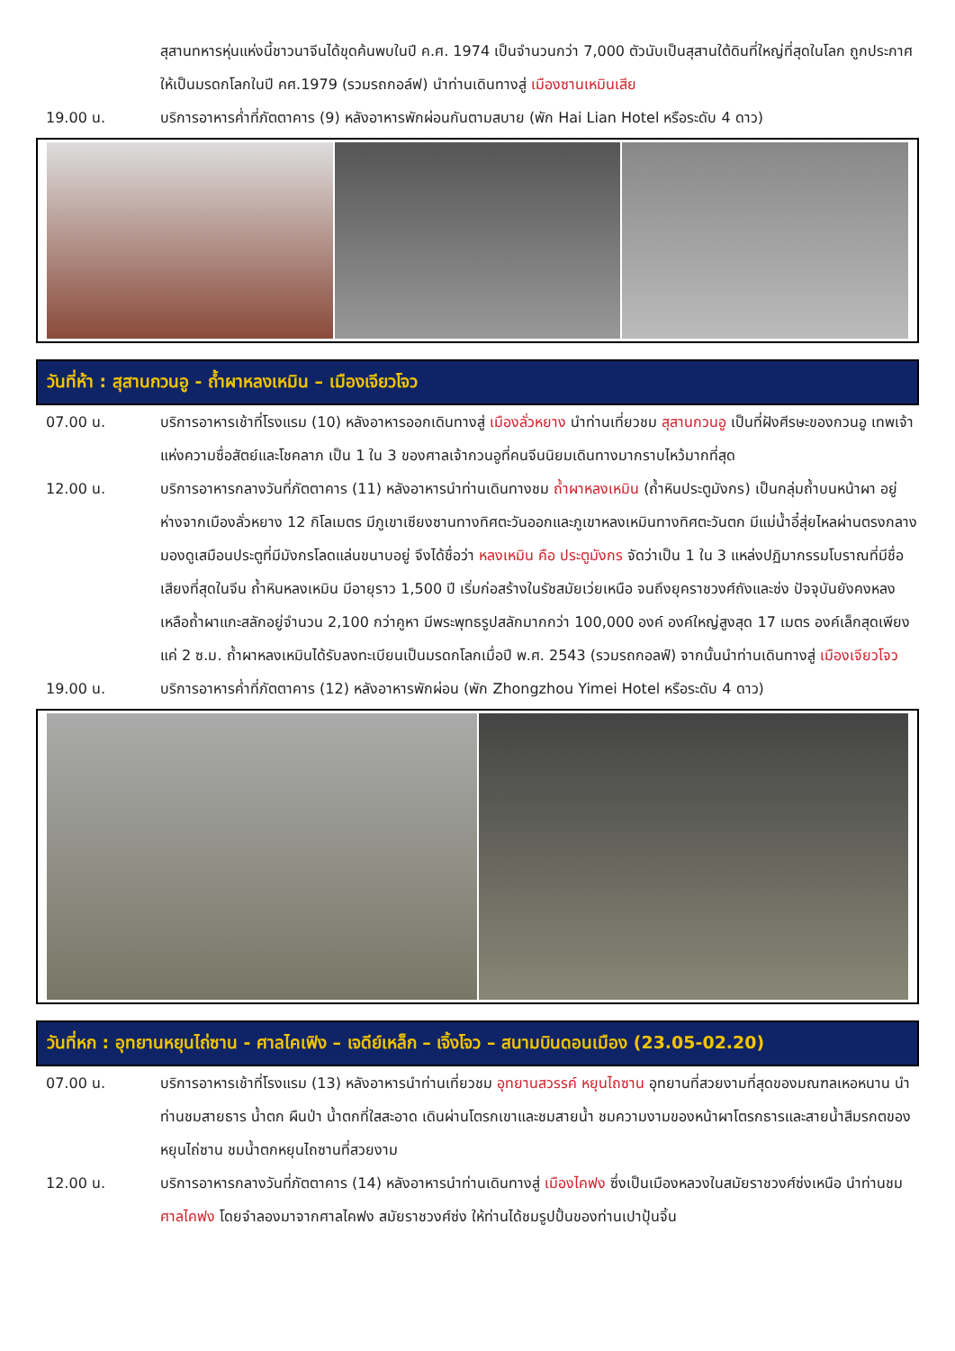สุสานทหารหุ่นแห่งนี้ชาวนาจีนได้ขุดค้นพบในปี ค.ศ. 1974 เป็นจำนวนกว่า 7,000 ตัวนับเป็นสุสานใต้ดินที่ใหญ่ที่สุดในโลก ถูกประกาศให้เป็นมรดกโลกในปี คศ.1979 (รวมรถกอล์ฟ) นำท่านเดินทางสู่ เมืองซานเหมินเสีย
19.00 น. บริการอาหารค่ำที่ภัตตาคาร (9) หลังอาหารพักผ่อนกันตามสบาย (พัก Hai Lian Hotel หรือระดับ 4 ดาว)
วันที่ห้า : สุสานกวนอู - ถ้ำผาหลงเหมิน – เมืองเจียวโจว
07.00 น. บริการอาหารเช้าที่โรงแรม (10) หลังอาหารออกเดินทางสู่ เมืองลั่วหยาง นำท่านเที่ยวชม สุสานกวนอู เป็นที่ฝังศีรษะของกวนอู เทพเจ้าแห่งความซื่อสัตย์และโชคลาภ เป็น 1 ใน 3 ของศาลเจ้ากวนอูที่คนจีนนิยมเดินทางมากราบไหว้มากที่สุด
12.00 น. บริการอาหารกลางวันที่ภัตตาคาร (11) หลังอาหารนำท่านเดินทางชม ถ้ำผาหลงเหมิน (ถ้ำหินประตูมังกร) เป็นกลุ่มถ้ำบนหน้าผา อยู่ห่างจากเมืองลั่วหยาง 12 กิโลเมตร มีภูเขาเซียงซานทางทิศตะวันออกและภูเขาหลงเหมินทางทิศตะวันตก มีแม่น้ำอี๋สุ่ยไหลผ่านตรงกลาง มองดูเสมือนประตูที่มีมังกรโลดแล่นขนาบอยู่ จึงได้ชื่อว่า หลงเหมิน คือ ประตูมังกร จัดว่าเป็น 1 ใน 3 แหล่งปฏิมากรรมโบราณที่มีชื่อเสียงที่สุดในจีน ถ้ำหินหลงเหมิน มีอายุราว 1,500 ปี เริ่มก่อสร้างในรัชสมัยเว่ยเหนือ จนถึงยุคราชวงศ์ถังและซ่ง ปัจจุบันยังคงหลงเหลือถ้ำผาแกะสลักอยู่จำนวน 2,100 กว่าคูหา มีพระพุทธรูปสลักมากกว่า 100,000 องค์ องค์ใหญ่สูงสุด 17 เมตร องค์เล็กสุดเพียงแค่ 2 ซ.ม. ถ้ำผาหลงเหมินได้รับลงทะเบียนเป็นมรดกโลกเมื่อปี พ.ศ. 2543 (รวมรถกอลฟ์) จากนั้นนำท่านเดินทางสู่ เมืองเจียวโจว
19.00 น. บริการอาหารค่ำที่ภัตตาคาร (12) หลังอาหารพักผ่อน (พัก Zhongzhou Yimei Hotel หรือระดับ 4 ดาว)
วันที่หก : อุทยานหยุนไถ่ซาน - ศาลไคเฟิง – เจดีย์เหล็ก – เจิ้งโจว – สนามบินดอนเมือง (23.05-02.20)
07.00 น. บริการอาหารเช้าที่โรงแรม (13) หลังอาหารนำท่านเที่ยวชม อุทยานสวรรค์ หยุนไถซาน อุทยานที่สวยงามที่สุดของมณฑลเหอหนาน นำท่านชมสายธาร น้ำตก ผืนป่า น้ำตกที่ใสสะอาด เดินผ่านโตรกเขาและชมสายน้ำ ชมความงามของหน้าผาโตรกธารและสายน้ำสีมรกตของหยุนไถ่ซาน ชมน้ำตกหยุนไถซานที่สวยงาม
12.00 น. บริการอาหารกลางวันที่ภัตตาคาร (14) หลังอาหารนำท่านเดินทางสู่ เมืองไคฟง ซึ่งเป็นเมืองหลวงในสมัยราชวงศ์ซ่งเหนือ นำท่านชม ศาลไคฟง โดยจำลองมาจากศาลไคฟง สมัยราชวงศ์ซ่ง ให้ท่านได้ชมรูปปั้นของท่านเปาปุ้นจิ้น